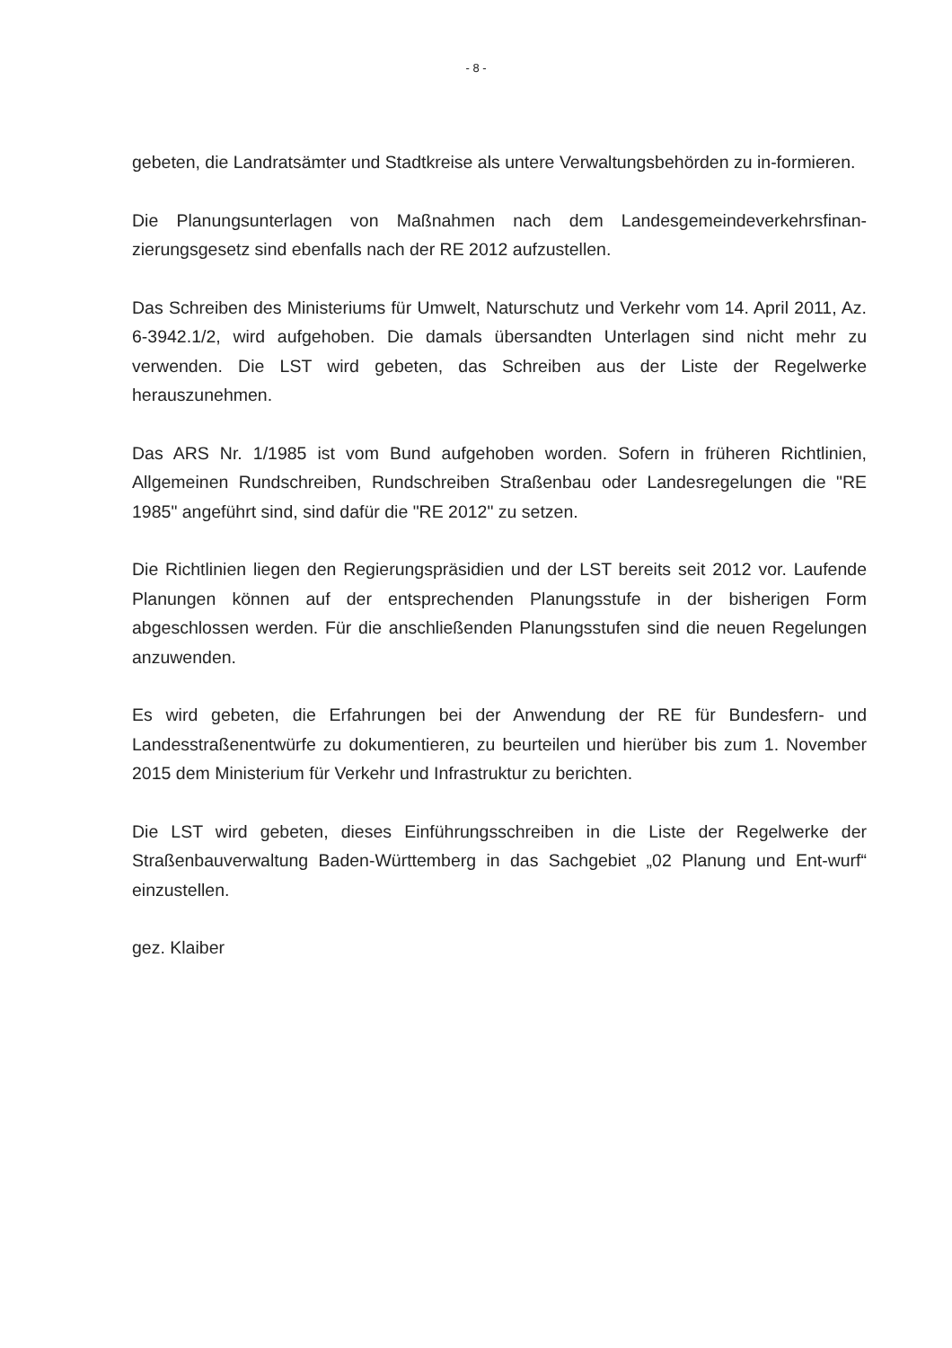- 8 -
gebeten, die Landratsämter und Stadtkreise als untere Verwaltungsbehörden zu in-formieren.
Die Planungsunterlagen von Maßnahmen nach dem Landesgemeindeverkehrsfinan-zierungsgesetz sind ebenfalls nach der RE 2012 aufzustellen.
Das Schreiben des Ministeriums für Umwelt, Naturschutz und Verkehr vom 14. April 2011, Az. 6-3942.1/2, wird aufgehoben. Die damals übersandten Unterlagen sind nicht mehr zu verwenden. Die LST wird gebeten, das Schreiben aus der Liste der Regelwerke herauszunehmen.
Das ARS Nr. 1/1985 ist vom Bund aufgehoben worden. Sofern in früheren Richtlinien, Allgemeinen Rundschreiben, Rundschreiben Straßenbau oder Landesregelungen die "RE 1985" angeführt sind, sind dafür die "RE 2012" zu setzen.
Die Richtlinien liegen den Regierungspräsidien und der LST bereits seit 2012 vor. Laufende Planungen können auf der entsprechenden Planungsstufe in der bisherigen Form abgeschlossen werden. Für die anschließenden Planungsstufen sind die neuen Regelungen anzuwenden.
Es wird gebeten, die Erfahrungen bei der Anwendung der RE für Bundesfern- und Landesstraßenentwürfe zu dokumentieren, zu beurteilen und hierüber bis zum 1. November 2015 dem Ministerium für Verkehr und Infrastruktur zu berichten.
Die LST wird gebeten, dieses Einführungsschreiben in die Liste der Regelwerke der Straßenbauverwaltung Baden-Württemberg in das Sachgebiet „02 Planung und Ent-wurf“ einzustellen.
gez. Klaiber